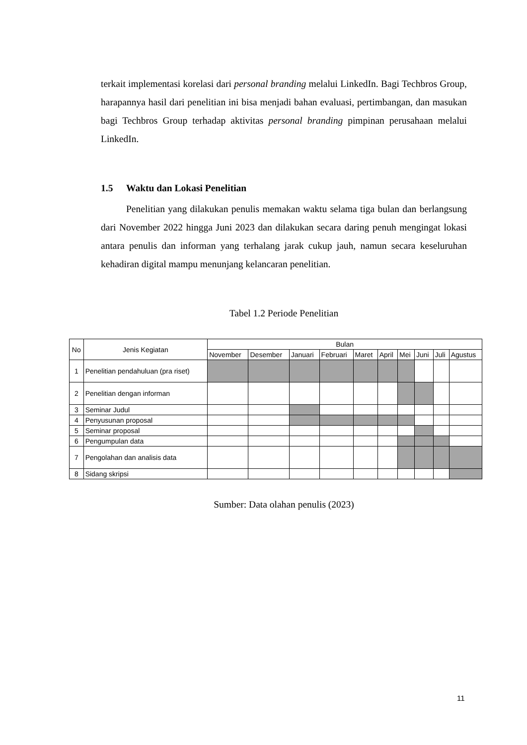terkait implementasi korelasi dari personal branding melalui LinkedIn. Bagi Techbros Group, harapannya hasil dari penelitian ini bisa menjadi bahan evaluasi, pertimbangan, dan masukan bagi Techbros Group terhadap aktivitas personal branding pimpinan perusahaan melalui LinkedIn.
1.5 Waktu dan Lokasi Penelitian
Penelitian yang dilakukan penulis memakan waktu selama tiga bulan dan berlangsung dari November 2022 hingga Juni 2023 dan dilakukan secara daring penuh mengingat lokasi antara penulis dan informan yang terhalang jarak cukup jauh, namun secara keseluruhan kehadiran digital mampu menunjang kelancaran penelitian.
Tabel 1.2 Periode Penelitian
| No | Jenis Kegiatan | Bulan | | | | | | | | | |
| --- | --- | --- | --- | --- | --- | --- | --- | --- | --- | --- | --- |
| | | November | Desember | Januari | Februari | Maret | April | Mei | Juni | Juli | Agustus |
| 1 | Penelitian pendahuluan (pra riset) | | | | | | | | | | |
| 2 | Penelitian dengan informan | | | | | | | | | | |
| 3 | Seminar Judul | | | | | | | | | | |
| 4 | Penyusunan proposal | | | | | | | | | | |
| 5 | Seminar proposal | | | | | | | | | | |
| 6 | Pengumpulan data | | | | | | | | | | |
| 7 | Pengolahan dan analisis data | | | | | | | | | | |
| 8 | Sidang skripsi | | | | | | | | | | |
Sumber: Data olahan penulis (2023)
11